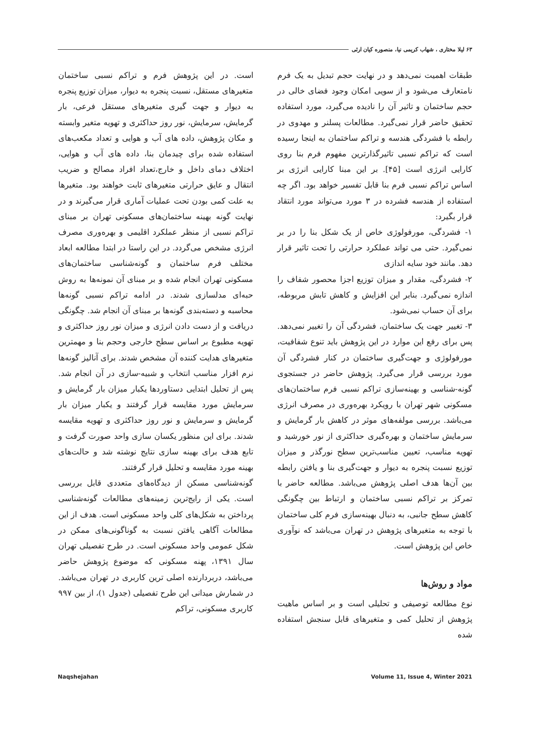۶۳ لیلا مختاری ، شهاب کریمی نیا، منصوره کیان ارثی
طبقات اهمیت نمی‌دهد و در نهایت حجم تبدیل به یک فرم نامتعارف می‌شود و از سویی امکان وجود فضای خالی در حجم ساختمان و تاثیر آن را نادیده می‌گیرد، مورد استفاده تحقیق حاضر قرار نمی‌گیرد. مطالعات پسلنر و مهدوی در رابطه با فشردگی هندسه و تراکم ساختمان به اینجا رسیده است که تراکم نسبی تاثیرگذارترین مفهوم فرم بنا روی کارایی انرژی است [۴۵]. بر این مبنا کارایی انرژی بر اساس تراکم نسبی فرم بنا قابل تفسیر خواهد بود. اگر چه استفاده از هندسه فشرده در ۳ مورد می‌تواند مورد انتقاد قرار بگیرد:
۱- فشردگی، مورفولوژی خاص از یک شکل بنا را در بر نمی‌گیرد. حتی می تواند عملکرد حرارتی را تحت تاثیر قرار دهد. مانند خود سایه اندازی
۲- فشردگی، مقدار و میزان توزیع اجزا محصور شفاف را اندازه نمی‌گیرد. بنابر این افزایش و کاهش تابش مربوطه، برای آن حساب نمی‌شود.
۳- تغییر جهت یک ساختمان، فشردگی آن را تغییر نمی‌دهد. پس برای رفع این موارد در این پژوهش باید تنوع شفافیت، مورفولوژی و جهت‌گیری ساختمان در کنار فشردگی آن مورد بررسی قرار می‌گیرد. پژوهش حاضر در جستجوی گونه-شناسی و بهینه‌سازی تراکم نسبی فرم ساختمان‌های مسکونی شهر تهران با رویکرد بهره‌وری در مصرف انرژی می‌باشد. بررسی مولفه‌های موثر در کاهش بار گرمایش و سرمایش ساختمان و بهره‌گیری حداکثری از نور خورشید و تهویه مناسب، تعیین مناسب‌ترین سطح نورگذر و میزان توزیع نسبت پنجره به دیوار و جهت‌گیری بنا و یافتن رابطه بین آن‌ها هدف اصلی پژوهش می‌باشد. مطالعه حاضر با تمرکز بر تراکم نسبی ساختمان و ارتباط بین چگونگی کاهش سطح جانبی، به دنبال بهینه‌سازی فرم کلی ساختمان با توجه به متغیرهای پژوهش در تهران می‌باشد که نوآوری خاص این پژوهش است.
مواد و روش‌ها
نوع مطالعه توصیفی و تحلیلی است و بر اساس ماهیت پژوهش از تحلیل کمی و متغیرهای قابل سنجش استفاده شده
است. در این پژوهش فرم و تراکم نسبی ساختمان متغیرهای مستقل، نسبت پنجره به دیوار، میزان توزیع پنجره به دیوار و جهت گیری متغیرهای مستقل فرعی، بار گرمایش، سرمایش، نور روز حداکثری و تهویه متغیر وابسته و مکان پژوهش، داده های آب و هوایی و تعداد مکعب‌های استفاده شده برای چیدمان بنا، داده های آب و هوایی، اختلاف دمای داخل و خارج،تعداد افراد مصالح و ضریب انتقال و عایق حرارتی متغیرهای ثابت خواهند بود. متغیرها به علت کمی بودن تحت عملیات آماری قرار می‌گیرند و در نهایت گونه بهینه ساختمان‌های مسکونی تهران بر مبنای تراکم نسبی از منظر عملکرد اقلیمی و بهره‌وری مصرف انرژی مشخص می‌گردد. در این راستا در ابتدا مطالعه ابعاد مختلف فرم ساختمان و گونه‌شناسی ساختمان‌های مسکونی تهران انجام شده و بر مبنای آن نمونه‌ها به روش حبه‌ای مدلسازی شدند. در ادامه تراکم نسبی گونه‌ها محاسبه و دسته‌بندی گونه‌ها بر مبنای آن انجام شد. چگونگی دریافت و از دست دادن انرژی و میزان نور روز حداکثری و تهویه مطبوع بر اساس سطح خارجی وحجم بنا و مهمترین متغیرهای هدایت کننده آن مشخص شدند. برای آنالیز گونه‌ها نرم افزار مناسب انتخاب و شبیه-سازی در آن انجام شد. پس از تحلیل ابتدایی دستاوردها یکبار میزان بار گرمایش و سرمایش مورد مقایسه قرار گرفتند و یکبار میزان بار گرمایش و سرمایش و نور روز حداکثری و تهویه مقایسه شدند. برای این منظور یکسان سازی واحد صورت گرفت و تابع هدف برای بهینه سازی نتایج نوشته شد و حالت‌های بهینه مورد مقایسه و تحلیل قرار گرفتند.
گونه‌شناسی مسکن از دیدگاه‌های متعددی قابل بررسی است. یکی از رایج‌ترین زمینه‌های مطالعات گونه‌شناسی پرداختن به شکل‌های کلی واحد مسکونی است. هدف از این مطالعات آگاهی یافتن نسبت به گوناگونی‌های ممکن در شکل عمومی واحد مسکونی است. در طرح تفصیلی تهران سال ۱۳۹۱، پهنه مسکونی که موضوع پژوهش حاضر می‌باشد، دربردارنده اصلی ترین کاربری در تهران می‌باشد. در شمارش میدانی این طرح تفصیلی (جدول ۱)، از بین ۹۹۷ کاربری مسکونی، تراکم
Naqshejahan Volume 11, Issue 4, Winter 2021